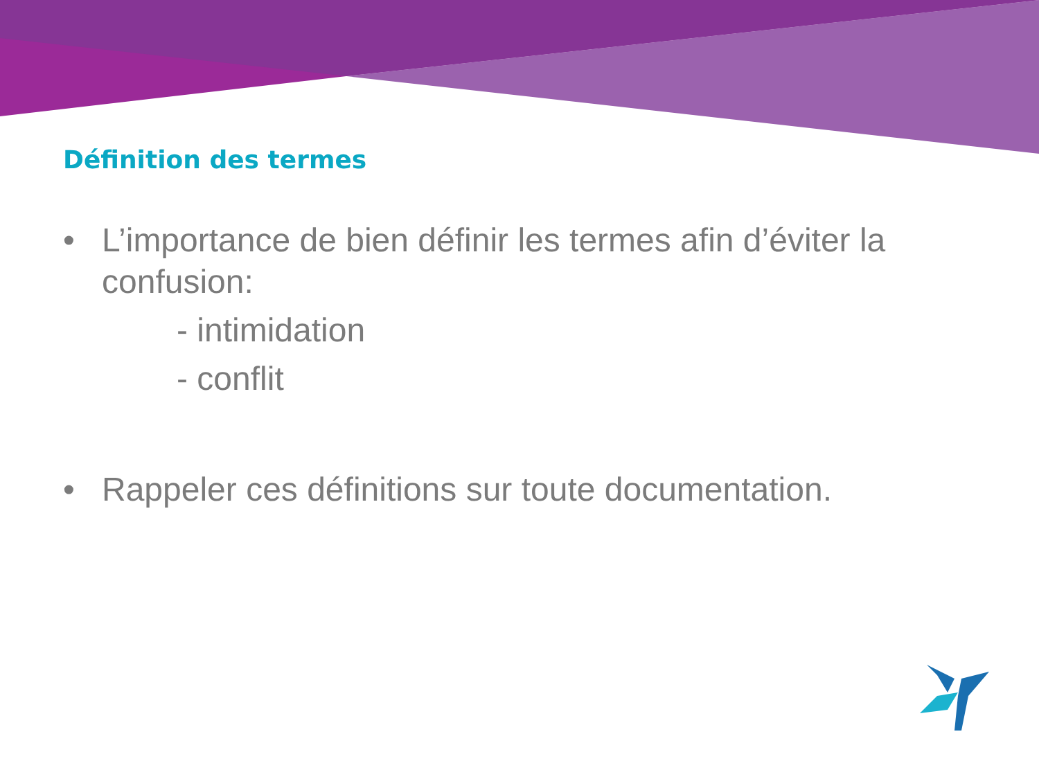Définition des termes
• L’importance de bien définir les termes afin d’éviter la confusion:
- intimidation
- conflit
• Rappeler ces définitions sur toute documentation.